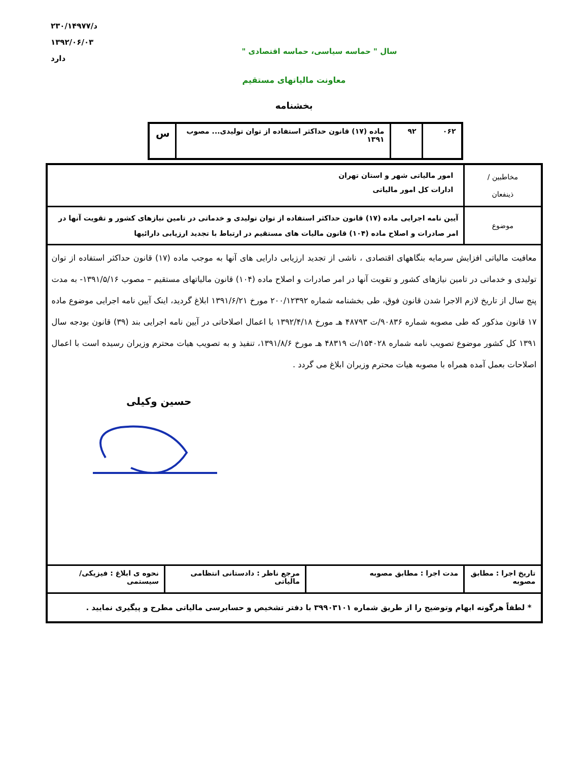د/۲۳۰/۱۴۹۷۷
۱۳۹۲/۰۶/۰۳
دارد
سال " حماسه سیاسی، حماسه اقتصادی "
معاونت مالیاتهای مستقیم
بخشنامه
| ۰۶۲ | ۹۲ | ماده (۱۷) قانون حداکثر استفاده از توان تولیدی... مصوب ۱۳۹۱ | س |
| مخاطبین / ذینفعان | امور مالیاتی شهر و استان تهران ادارات کل امور مالیاتی | | |
| موضوع | آیین نامه اجرایی ماده (۱۷) قانون حداکثر استفاده از توان تولیدی و خدماتی در تامین نیازهای کشور و تقویت آنها در امر صادرات و اصلاح ماده (۱۰۴) قانون مالیات های مستقیم در ارتباط با تجدید ارزیابی دارائیها | | |
| معافیت مالیاتی افزایش سرمایه بنگاههای اقتصادی ، ناشی از تجدید ارزیابی دارایی های آنها به موجب ماده (۱۷) قانون حداکثر استفاده از توان تولیدی و خدماتی در تامین نیازهای کشور و تقویت آنها در امر صادرات و اصلاح ماده (۱۰۴) قانون مالیاتهای مستقیم – مصوب ۱۳۹۱/۵/۱۶- به مدت پنج سال از تاریخ لازم الاجرا شدن قانون فوق، طی بخشنامه شماره ۲۰۰/۱۲۳۹۲ مورخ ۱۳۹۱/۶/۲۱ ابلاغ گردید، اینک آیین نامه اجرایی موضوع ماده ۱۷ قانون مذکور که طی مصوبه شماره ۹۰۸۳۶/ت ۴۸۷۹۳ هـ مورخ ۱۳۹۲/۴/۱۸ با اعمال اصلاحاتی در آیین نامه اجرایی بند (۳۹) قانون بودجه سال ۱۳۹۱ کل کشور موضوع تصویب نامه شماره ۱۵۴۰۲۸/ت ۴۸۳۱۹ هـ مورخ ۱۳۹۱/۸/۶، تنفیذ و به تصویب هیات محترم وزیران رسیده است با اعمال اصلاحات بعمل آمده همراه با مصوبه هیات محترم وزیران ابلاغ می گردد . حسین وکیلی | | | |
| تاریخ اجرا : مطابق مصوبه | مدت اجرا : مطابق مصوبه | مرجع ناظر : دادستانی انتظامی مالیاتی | نحوه ی ابلاغ : فیزیکی/ سیستمی |
| * لطفاً هرگونه ابهام وتوضیح را از طریق شماره ۳۹۹۰۳۱۰۱ با دفتر تشخیص و حسابرسی مالیاتی مطرح و پیگیری نمایید . | | | |